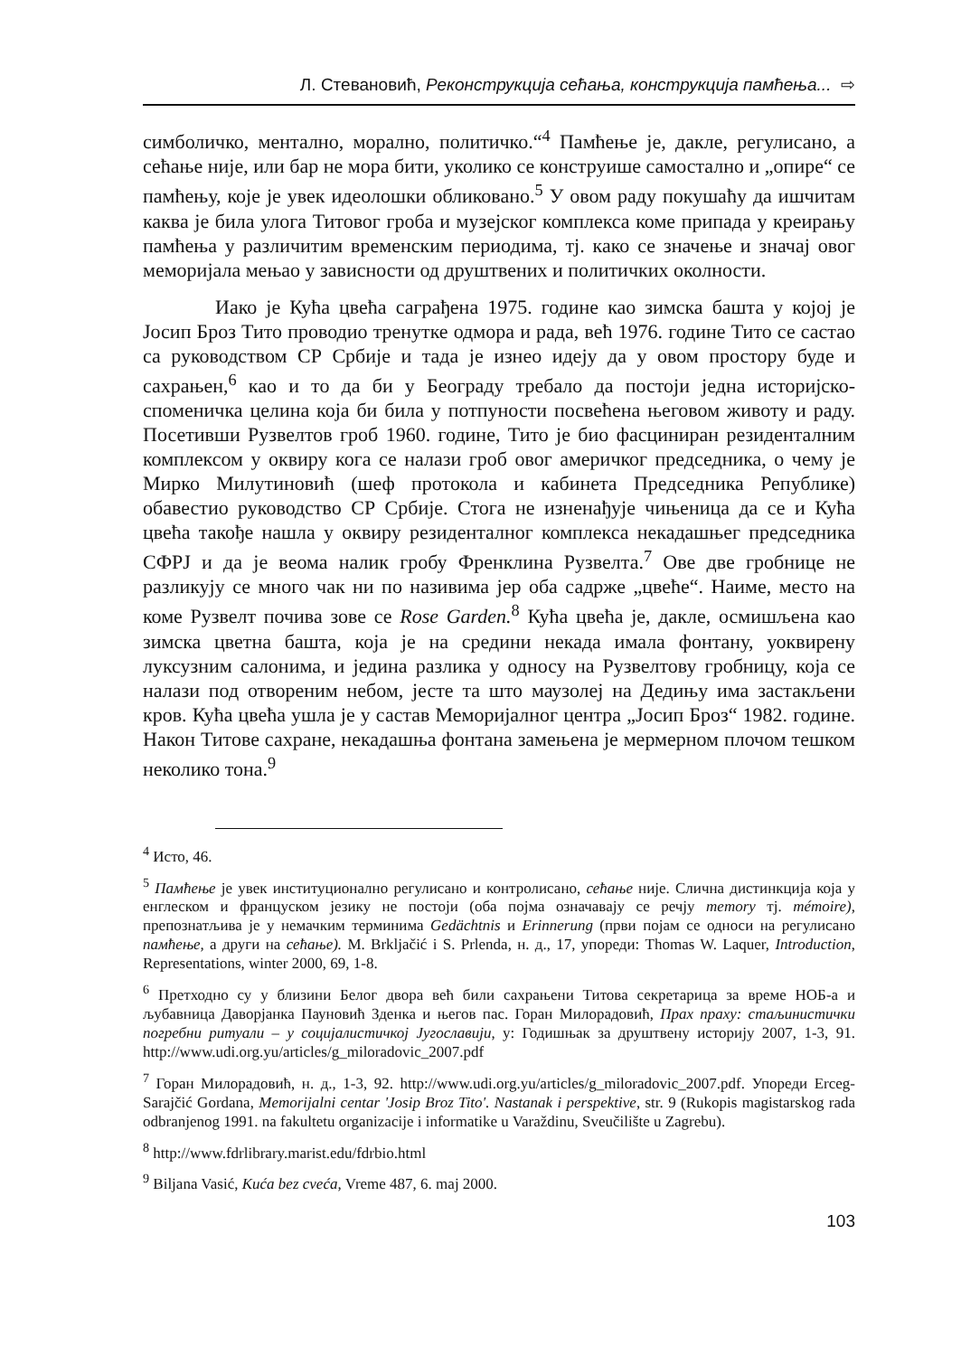Л. Стевановић, Реконструкција сећања, конструкција памћења... ⇨
симболичко, ментално, морално, политичко.“<sup>4</sup> Памћење је, дакле, регулисано, а сећање није, или бар не мора бити, уколико се конструише самостално и „опире“ се памћењу, које је увек идеолошки обликовано.<sup>5</sup> У овом раду покушаћу да ишчитам каква је била улога Титовог гроба и музејског комплекса коме припада у креирању памћења у различитим временским периодима, тј. како се значење и значај овог меморијала мењао у зависности од друштвених и политичких околности.
Иако је Кућа цвећа саграђена 1975. године као зимска башта у којој је Јосип Броз Тито проводио тренутке одмора и рада, већ 1976. године Тито се састао са руководством СР Србије и тада је изнео идеју да у овом простору буде и сахрањен,<sup>6</sup> као и то да би у Београду требало да постоји једна историјско-споменичка целина која би била у потпуности посвећена његовом животу и раду. Посетивши Рузвелтов гроб 1960. године, Тито је био фасциниран резиденталним комплексом у оквиру кога се налази гроб овог америчког председника, о чему је Мирко Милутиновић (шеф протокола и кабинета Председника Републике) обавестио руководство СР Србије. Стога не изненађује чињеница да се и Кућа цвећа такође нашла у оквиру резиденталног комплекса некадашњег председника СФРЈ и да је веома налик гробу Френклина Рузвелта.<sup>7</sup> Ове две гробнице не разликују се много чак ни по називима јер оба садрже „цвеће“. Наиме, место на коме Рузвелт почива зове се Rose Garden.<sup>8</sup> Кућа цвећа је, дакле, осмишљена као зимска цветна башта, која је на средини некада имала фонтану, уоквирену луксузним салонима, и једина разлика у односу на Рузвелтову гробницу, која се налази под отвореним небом, јесте та што маузолеј на Дедињу има застакљени кров. Кућа цвећа ушла је у састав Меморијалног центра „Јосип Броз“ 1982. године. Након Титове сахране, некадашња фонтана замењена је мермерном плочом тешком неколико тона.<sup>9</sup>
<sup>4</sup> Исто, 46.
<sup>5</sup> Памћење је увек институционално регулисано и контролисано, сећање није. Слична дистинкција која у енглеском и француском језику не постоји (оба појма означавају се речју memory тј. mémoire), препознатљива је у немачким терминима Gedächtnis и Erinnerung (први појам се односи на регулисано памћење, а други на сећање). M. Brkljačić i S. Prlenda, н. д., 17, упореди: Thomas W. Laquer, Introduction, Representations, winter 2000, 69, 1-8.
<sup>6</sup> Претходно су у близини Белог двора већ били сахрањени Титова секретарица за време НОБ-а и љубавница Даворјанка Пауновић Зденка и његов пас. Горан Милорадовић, Прах праху: стаљинистички погребни ритуали – у социјалистичкој Југославији, у: Годишњак за друштвену историју 2007, 1-3, 91. http://www.udi.org.yu/articles/g_miloradovic_2007.pdf
<sup>7</sup> Горан Милорадовић, н. д., 1-3, 92. http://www.udi.org.yu/articles/g_miloradovic_2007.pdf. Упореди Erceg-Sarajčić Gordana, Memorijalni centar 'Josip Broz Tito'. Nastanak i perspektive, str. 9 (Rukopis magistarskog rada odbranjenog 1991. na fakultetu organizacije i informatike u Varaždinu, Sveučilište u Zagrebu).
<sup>8</sup> http://www.fdrlibrary.marist.edu/fdrbio.html
<sup>9</sup> Biljana Vasić, Kuća bez cveća, Vreme 487, 6. maj 2000.
103